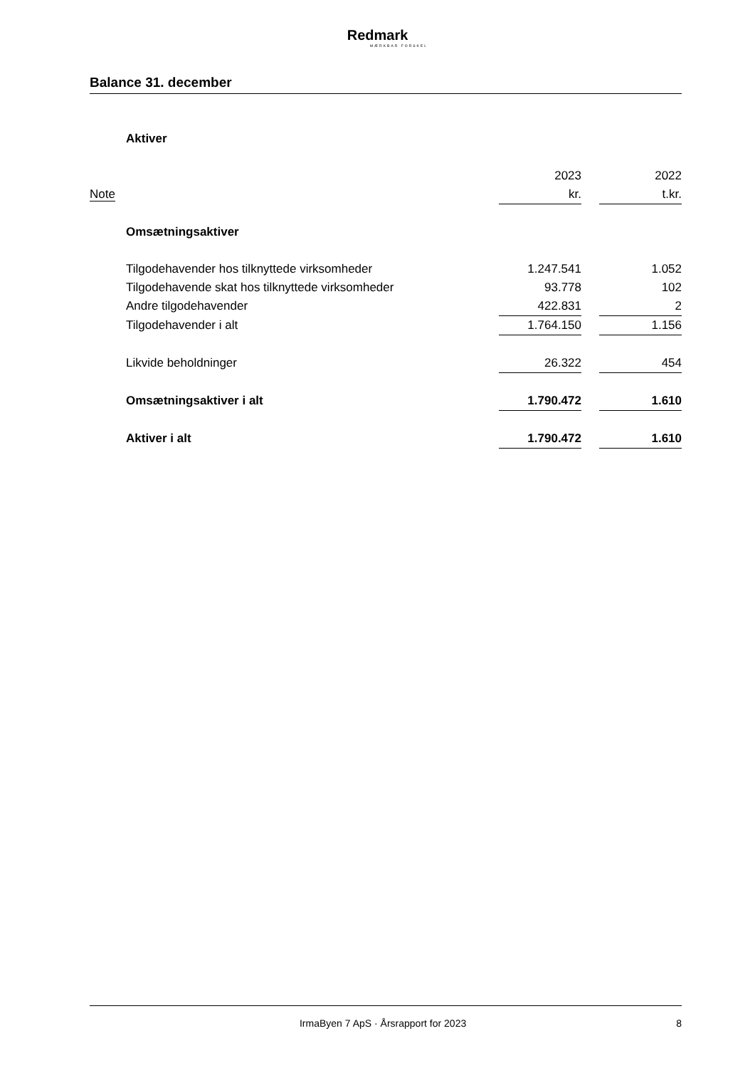Redmark
MÆRKBAR FORSKEL
Balance 31. december
| | Aktiver | | | |
| | | 2023 | | 2022 |
| Note | | kr. | | t.kr. |
| | Omsætningsaktiver | | | |
| | Tilgodehavender hos tilknyttede virksomheder | 1.247.541 | | 1.052 |
| | Tilgodehavende skat hos tilknyttede virksomheder | 93.778 | | 102 |
| | Andre tilgodehavender | 422.831 | | 2 |
| | Tilgodehavender i alt | 1.764.150 | | 1.156 |
| | Likvide beholdninger | 26.322 | | 454 |
| | Omsætningsaktiver i alt | 1.790.472 | | 1.610 |
| | Aktiver i alt | 1.790.472 | | 1.610 |
IrmaByen 7 ApS · Årsrapport for 2023 8